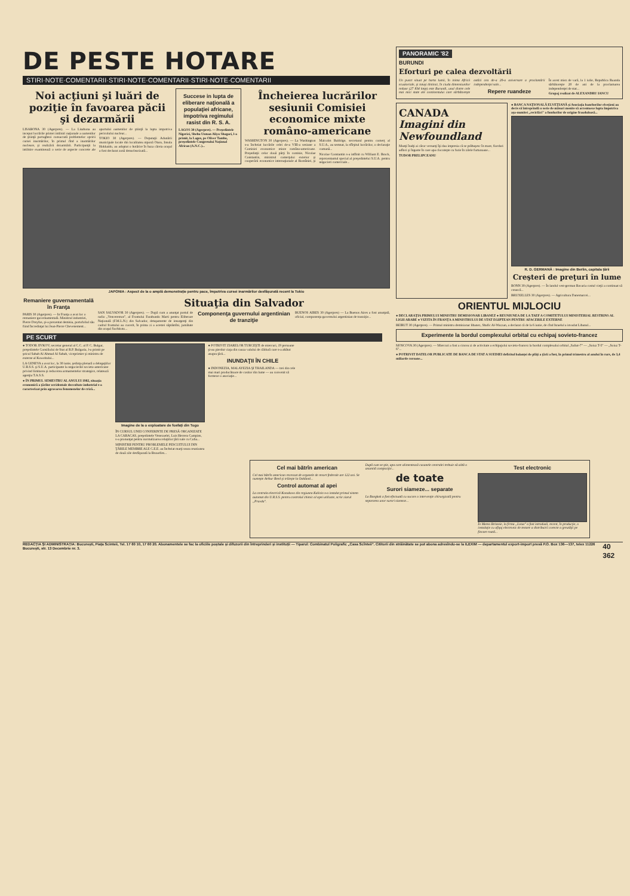DE PESTE HOTARE
STIRI·NOTE·COMENTARII·STIRI·NOTE·COMENTARII·STIRI·NOTE·COMENTARII
Noi acţiuni şi luări de poziţie în favoarea păcii şi dezarmării
LISABONA 30 (Agerpres). — La Lisabona au inceput lucrările primei intilniri naţionale a oamenilor de ştiinţă portughezi consacrată problemelor opririi cursei inarmărilor, în primul rînd a inarmărilor nucleare, şi realizării dezarmării. Participanţii la intilnire examinează o serie de aspecte concrete ale aportului oamenilor de ştiinţă la lupta impotriva pericolului nuclear...
TOKIO 30 (Agerpres). — Deputaţii Adunării municipale locale din localitatea niponă Otaru, Insula Hokkaido, au adoptat o hotărire în baza căreia oraşul a fost declarat zonă denuclearizată...
Succese in lupta de eliberare naţională a populaţiei africane, impotriva regimului rasist din R. S. A.
LAGOS 30 (Agerpres). — Preşedintele Nigeriei, Shehu Usman Aliyu Shagari, l-a primit, la Lagos, pe Oliver Tambo, preşedintele Congresului Naţional African (A.N.C.)...
Încheierea lucrărilor sesiunii Comisiei economice mixte româno-americane
WASHINGTON 30 (Agerpres). — La Washington s-a încheiat lucrările celei de-a VIII-a sesiune a Comisiei economice mixte româno-americane. Preşedinţii celor două părţi în comisie, Nicolae Constantin, ministrul comerţului exterior şi cooperării economice internaţionale al României, şi Malcolm Baldrige, secretarul pentru comerţ al S.U.A., au semnat, la sfîrşitul lucrărilor, o declaraţie comună...
Nicolae Constantin s-a intîlnit cu William E. Brock, reprezentantul special al preşedintelui S.U.A. pentru negocieri comerciale...
JAPONIA : Aspect de la o amplă demonstraţie pentru pace, împotriva cursei inarmărilor desfăşurată recent la Tokio
Remaniere guvernamentală în Franţa
PARIS 30 (Agerpres). — In Franţa a avut loc o remaniere guvernamentală. Ministrul industriei, Pierre Dreyfus, şi-a prezentat demisia, portofoliul său fiind încredinţat lui Jean-Pierre Chevenement...
Situaţia din Salvador
SAN SALVADOR 30 (Agerpres). — După cum a anunţat postul de radio „Venceremos", al Frontului Farabundo Marti pentru Eliberare Naţională (F.M.L.N.) din Salvador, detaşamente de insurgenţi din cadrul frontului au cucerit, în prima zi a acestei săptămîni, jumătate din oraşul Suchitoto...
Componenţa guvernului argentinian de tranziţie
BUENOS AIRES 30 (Agerpres) — La Buenos Aires a fost anunţată, oficial, componenţa guvernului argentinian de tranziţie...
PE SCURT
● TODOR JIVKOV, secretar general al C.C. al P. C. Bulgar, preşedintele Consiliului de Stat al R.P. Bulgaria, l-a primit pe şeicul Sabah Al Ahmad Al Sabah, viceprimier şi ministru de externe al Kuweitului...
LA GENEVA a avut loc, la 30 iunie, şedinţa plenară a delegaţiilor U.R.S.S. şi S.U.A. participante la negocierile sovieto-americane privind limitarea şi reducerea armamentelor strategice, relatează agenţia T.A.S.S.
● ÎN PRIMUL SEMESTRU AL ANULUI 1982, situaţia economică a ţărilor occidentale dezvoltate industrial s-a caracterizat prin agravarea fenomenelor de criză...
Imagine de la o exploatare de fosfaţi din Togo
ÎN CURSUL UNEI CONFERINTE DE PRESĂ ORGANIZATE LA CARACAS, preşedintele Venezuelei, Luis Herrera Campins, s-a pronunţat pentru normalizarea relaţiilor ţării sale cu Cuba...
MINISTRII PENTRU PROBLEMELE PESCUITULUI DIN ŢĂRILE MEMBRE ALE C.E.E. au încheiat marţi seara reuniunea de două zile desfăşurată la Bruxelles...
● POTRIVIT ZIARELOR TURCEŞTI de miercuri, 19 persoane şi-au pierdut viaţa din cauza valului de căldură care s-a abătut asupra ţării...
INUNDAŢII ÎN CHILE
● INDONEZIA, MALAYEZIA ŞI THAILANDA — trei din cele mai mari producătoare de cositor din lume — au convenit să formeze o asociaţie...
PANORAMIC '82
BURUNDI
Eforturi pe calea dezvoltării
Un punct situat pe harta lumii, în inima Africii ecuatoriale, şi totuşi distinct, în ciuda dimensiunilor reduse (27 834 kmp) este Burundi, unul dintre cele mai mici state ale continentului care sărbătoreşte astăzi cea de-a 20-a aniversare a proclamării independenţei sale...
Repere ruandeze
În acest miez de vară, la 1 iulie, Republica Ruanda sărbătoreşte 20 de ani de la proclamarea independenţei de stat...
Grupaj realizat de ALEXANDRU IANCU
CANADA
Imagini din Newfoundland
Munţi înalţi ai căror versanţi îşi dau impresia că se prăbuşesc în mare, fiorduri adînci şi înguste în care apa clocoteşte cu furie în zilele furtunoase...
TUDOR PRELIPCEANU
● BANCA NAŢIONALĂ ELVEŢIANĂ şi Asociaţia bancherilor elveţieni au decis să întreprindă o serie de măsuri menite să accentueze lupta împotriva aşa-numitei „reciclări" a fondurilor de origine frauduloasă...
R. D. GERMANĂ : Imagine din Berlin, capitala ţării
Creşteri de preţuri în lume
BONN 30 (Agerpres). — În landul vest-german Bavaria costul vieţii a continuat să crească...
BRUXELLES 30 (Agerpres). — Agricultura Danemarcei...
ORIENTUL MIJLOCIU
● DECLARAŢIA PRIMULUI MINISTRU DEMISIONAR LIBANEZ ● REUNIUNEA DE LA TAEF A COMITETULUI MINISTERIAL RESTRINS AL LIGII ARABE ● VIZITA ÎN FRANŢA A MINISTRULUI DE STAT EGIPTEAN PENTRU AFACERILE EXTERNE
BEIRUT 30 (Agerpres). — Primul ministru demisionar libanez, Shafic Al-Wazzan, a declarat că de la 6 iunie, de cînd Israelul a invadat Libanul...
Experimente la bordul complexului orbital cu echipaj sovieto-francez
MOSCOVA 30 (Agerpres). — Miercuri a fost a cincea zi de activitate a echipajului sovieto-francez la bordul complexului orbital „Saliut-7" — „Soiuz T-5" — „Soiuz T-6"...
● POTRIVIT DATELOR PUBLICATE DE BANCA DE STAT A SUEDIEI deficitul balanţei de plăţi a ţării a fost, în primul trimestru al anului în curs, de 3,4 miliarde coroane...
Cel mai bătrîn american
Cel mai bătrîn american recenzat de organele de resort federale are 122 ani. Se numeşte Arthur Reed şi trăieşte la Oakland...
Control automat al apei
La centrala electrică Konakovo din regiunea Kalinin s-a instalat primul sistem automat din U.R.S.S. pentru controlul chimic al apei utilizate, scrie ziarul „Pravda".
După cum se ştie, apa care alimentează cazanele centralei trebuie să aibă o anumită compoziţie...
de toate
Surori siameze... separate
La Bangkok a fost efectuată cu succes o intervenţie chirurgicală pentru separarea unor surori siameze...
Test electronic
În Marea Britanie, la firma „Lotus" a fost introdusă, recent, în producţie, o instalaţie cu afişaj electronic de testare a distribuirii corecte a greutăţii pe fiecare roată...
REDACŢIA ŞI ADMINISTRAŢIA: Bucureşti, Piaţa Scinteii, Tel. 17 60 10, 17 60 20. Abonamentele se fac la oficiile poştale şi difuzorii din întreprinderi şi instituţii — Tiparul: Combinatul Poligrafic „Casa Scînteii". Cititorii din străinătate se pot abona adresîndu-se la ILEXIM — departamentul export-import presă P.O. Box 136—137, telex 11226 Bucureşti, str. 13 Decembrie nr. 3. 40 362